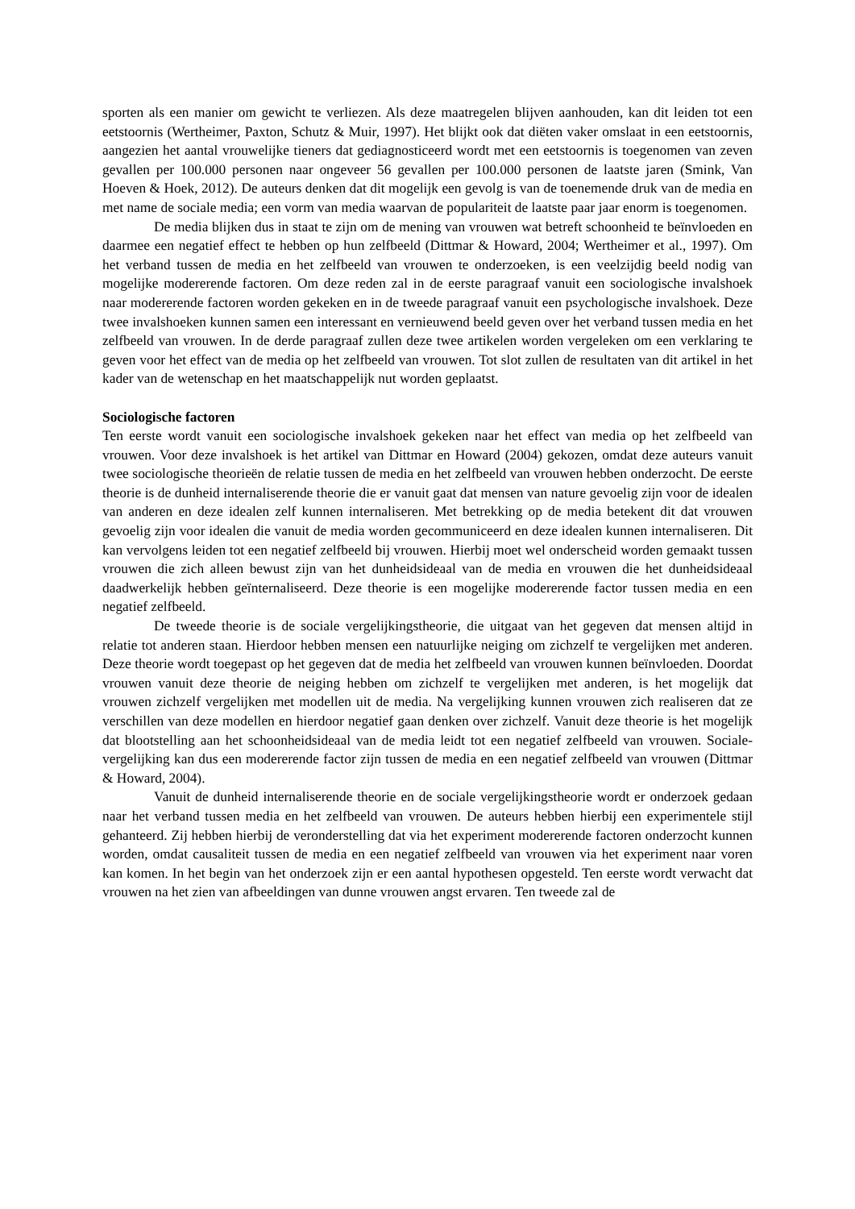sporten als een manier om gewicht te verliezen. Als deze maatregelen blijven aanhouden, kan dit leiden tot een eetstoornis (Wertheimer, Paxton, Schutz & Muir, 1997). Het blijkt ook dat diëten vaker omslaat in een eetstoornis, aangezien het aantal vrouwelijke tieners dat gediagnosticeerd wordt met een eetstoornis is toegenomen van zeven gevallen per 100.000 personen naar ongeveer 56 gevallen per 100.000 personen de laatste jaren (Smink, Van Hoeven & Hoek, 2012). De auteurs denken dat dit mogelijk een gevolg is van de toenemende druk van de media en met name de sociale media; een vorm van media waarvan de populariteit de laatste paar jaar enorm is toegenomen.
De media blijken dus in staat te zijn om de mening van vrouwen wat betreft schoonheid te beïnvloeden en daarmee een negatief effect te hebben op hun zelfbeeld (Dittmar & Howard, 2004; Wertheimer et al., 1997). Om het verband tussen de media en het zelfbeeld van vrouwen te onderzoeken, is een veelzijdig beeld nodig van mogelijke modererende factoren. Om deze reden zal in de eerste paragraaf vanuit een sociologische invalshoek naar modererende factoren worden gekeken en in de tweede paragraaf vanuit een psychologische invalshoek. Deze twee invalshoeken kunnen samen een interessant en vernieuwend beeld geven over het verband tussen media en het zelfbeeld van vrouwen. In de derde paragraaf zullen deze twee artikelen worden vergeleken om een verklaring te geven voor het effect van de media op het zelfbeeld van vrouwen. Tot slot zullen de resultaten van dit artikel in het kader van de wetenschap en het maatschappelijk nut worden geplaatst.
Sociologische factoren
Ten eerste wordt vanuit een sociologische invalshoek gekeken naar het effect van media op het zelfbeeld van vrouwen. Voor deze invalshoek is het artikel van Dittmar en Howard (2004) gekozen, omdat deze auteurs vanuit twee sociologische theorieën de relatie tussen de media en het zelfbeeld van vrouwen hebben onderzocht. De eerste theorie is de dunheid internaliserende theorie die er vanuit gaat dat mensen van nature gevoelig zijn voor de idealen van anderen en deze idealen zelf kunnen internaliseren. Met betrekking op de media betekent dit dat vrouwen gevoelig zijn voor idealen die vanuit de media worden gecommuniceerd en deze idealen kunnen internaliseren. Dit kan vervolgens leiden tot een negatief zelfbeeld bij vrouwen. Hierbij moet wel onderscheid worden gemaakt tussen vrouwen die zich alleen bewust zijn van het dunheidsideaal van de media en vrouwen die het dunheidsideaal daadwerkelijk hebben geïnternaliseerd. Deze theorie is een mogelijke modererende factor tussen media en een negatief zelfbeeld.
De tweede theorie is de sociale vergelijkingstheorie, die uitgaat van het gegeven dat mensen altijd in relatie tot anderen staan. Hierdoor hebben mensen een natuurlijke neiging om zichzelf te vergelijken met anderen. Deze theorie wordt toegepast op het gegeven dat de media het zelfbeeld van vrouwen kunnen beïnvloeden. Doordat vrouwen vanuit deze theorie de neiging hebben om zichzelf te vergelijken met anderen, is het mogelijk dat vrouwen zichzelf vergelijken met modellen uit de media. Na vergelijking kunnen vrouwen zich realiseren dat ze verschillen van deze modellen en hierdoor negatief gaan denken over zichzelf. Vanuit deze theorie is het mogelijk dat blootstelling aan het schoonheidsideaal van de media leidt tot een negatief zelfbeeld van vrouwen. Sociale-vergelijking kan dus een modererende factor zijn tussen de media en een negatief zelfbeeld van vrouwen (Dittmar & Howard, 2004).
Vanuit de dunheid internaliserende theorie en de sociale vergelijkingstheorie wordt er onderzoek gedaan naar het verband tussen media en het zelfbeeld van vrouwen. De auteurs hebben hierbij een experimentele stijl gehanteerd. Zij hebben hierbij de veronderstelling dat via het experiment modererende factoren onderzocht kunnen worden, omdat causaliteit tussen de media en een negatief zelfbeeld van vrouwen via het experiment naar voren kan komen. In het begin van het onderzoek zijn er een aantal hypothesen opgesteld. Ten eerste wordt verwacht dat vrouwen na het zien van afbeeldingen van dunne vrouwen angst ervaren. Ten tweede zal de